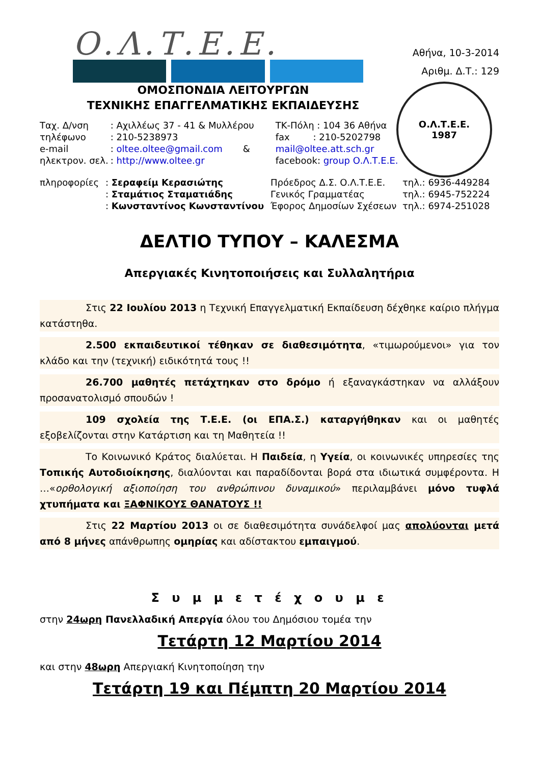Ο.Λ.Τ.Ε.Ε.
Αθήνα, 10-3-2014
Αριθμ. Δ.Τ.: 129
ΟΜΟΣΠΟΝΔΙΑ ΛΕΙΤΟΥΡΓΩΝ
ΤΕΧΝΙΚΗΣ ΕΠΑΓΓΕΛΜΑΤΙΚΗΣ ΕΚΠΑΙΔΕΥΣΗΣ
Ο.Λ.Τ.Ε.Ε.
1987
| Ταχ. Δ/νση | : Αχιλλέως 37 - 41 & Μυλλέρου | ΤΚ-Πόλη : 104 36 Αθήνα |
| τηλέφωνο | : 210-5238973 | fax : 210-5202798 |
| e-mail | : oltee.oltee@gmail.com & | mail@oltee.att.sch.gr |
| ηλεκτρον. σελ. | : http://www.oltee.gr | facebook: group Ο.Λ.Τ.Ε.Ε. |
| πληροφορίες | : Σεραφείμ Κερασιώτης | Πρόεδρος Δ.Σ. Ο.Λ.Τ.Ε.Ε. | τηλ.: 6936-449284 |
| | : Σταμάτιος Σταματιάδης | Γενικός Γραμματέας | τηλ.: 6945-752224 |
| | : Κωνσταντίνος Κωνσταντίνου | Έφορος Δημοσίων Σχέσεων | τηλ.: 6974-251028 |
ΔΕΛΤΙΟ ΤΥΠΟΥ – ΚΑΛΕΣΜΑ
Απεργιακές Κινητοποιήσεις και Συλλαλητήρια
Στις 22 Ιουλίου 2013 η Τεχνική Επαγγελματική Εκπαίδευση δέχθηκε καίριο πλήγμα κατάστηθα.
2.500 εκπαιδευτικοί τέθηκαν σε διαθεσιμότητα, «τιμωρούμενοι» για τον κλάδο και την (τεχνική) ειδικότητά τους !!
26.700 μαθητές πετάχτηκαν στο δρόμο ή εξαναγκάστηκαν να αλλάξουν προσανατολισμό σπουδών !
109 σχολεία της Τ.Ε.Ε. (οι ΕΠΑ.Σ.) καταργήθηκαν και οι μαθητές εξοβελίζονται στην Κατάρτιση και τη Μαθητεία !!
Το Κοινωνικό Κράτος διαλύεται. Η Παιδεία, η Υγεία, οι κοινωνικές υπηρεσίες της Τοπικής Αυτοδιοίκησης, διαλύονται και παραδίδονται βορά στα ιδιωτικά συμφέροντα. Η …«ορθολογική αξιοποίηση του ανθρώπινου δυναμικού» περιλαμβάνει μόνο τυφλά χτυπήματα και ΞΑΦΝΙΚΟΥΣ ΘΑΝΑΤΟΥΣ !!
Στις 22 Μαρτίου 2013 οι σε διαθεσιμότητα συνάδελφοί μας απολύονται μετά από 8 μήνες απάνθρωπης ομηρίας και αδίστακτου εμπαιγμού.
Σ υ μ μ ε τ έ χ ο υ μ ε
στην 24ωρη Πανελλαδική Απεργία όλου του Δημόσιου τομέα την
Τετάρτη 12 Μαρτίου 2014
και στην 48ωρη Απεργιακή Κινητοποίηση την
Τετάρτη 19 και Πέμπτη 20 Μαρτίου 2014